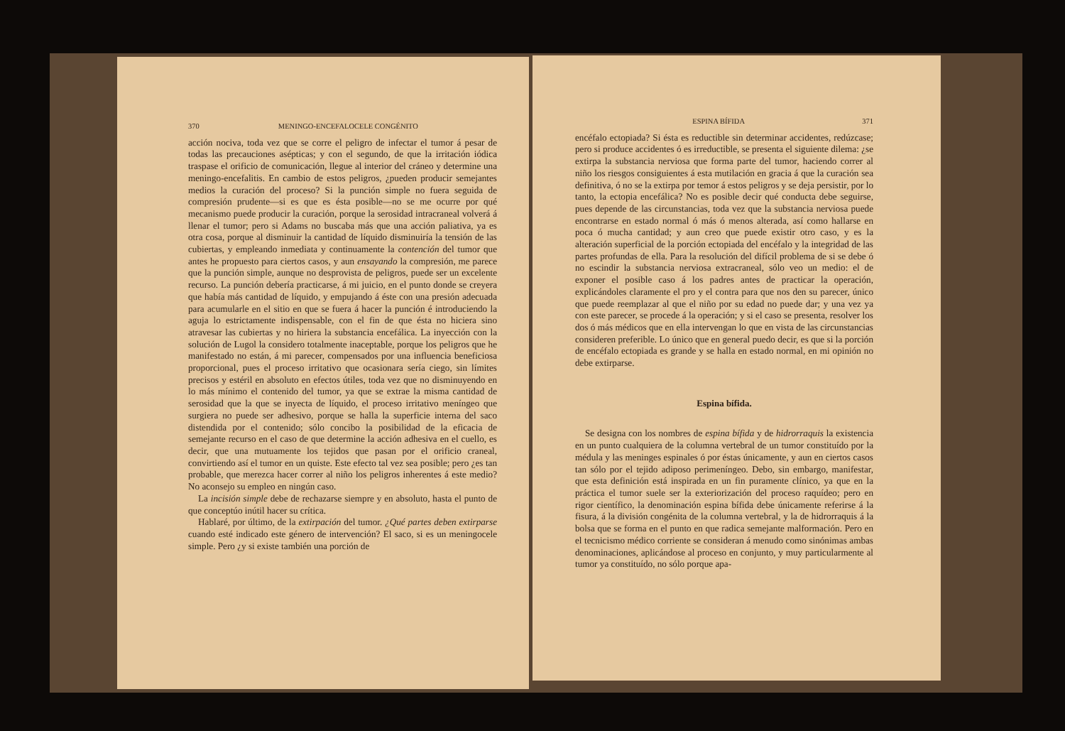370 MENINGO-ENCEFALOCELE CONGÉNITO
acción nociva, toda vez que se corre el peligro de infectar el tumor á pesar de todas las precauciones asépticas; y con el segundo, de que la irritación iódica traspase el orificio de comunicación, llegue al interior del cráneo y determine una meningo-encefalitis. En cambio de estos peligros, ¿pueden producir semejantes medios la curación del proceso? Si la punción simple no fuera seguida de compresión prudente—si es que es ésta posible—no se me ocurre por qué mecanismo puede producir la curación, porque la serosidad intracraneal volverá á llenar el tumor; pero si Adams no buscaba más que una acción paliativa, ya es otra cosa, porque al disminuir la cantidad de líquido disminuiría la tensión de las cubiertas, y empleando inmediata y continuamente la contención del tumor que antes he propuesto para ciertos casos, y aun ensayando la compresión, me parece que la punción simple, aunque no desprovista de peligros, puede ser un excelente recurso. La punción debería practicarse, á mi juicio, en el punto donde se creyera que había más cantidad de líquido, y empujando á éste con una presión adecuada para acumularle en el sitio en que se fuera á hacer la punción é introduciendo la aguja lo estrictamente indispensable, con el fin de que ésta no hiciera sino atravesar las cubiertas y no hiriera la substancia encefálica. La inyección con la solución de Lugol la considero totalmente inaceptable, porque los peligros que he manifestado no están, á mi parecer, compensados por una influencia beneficiosa proporcional, pues el proceso irritativo que ocasionara sería ciego, sin límites precisos y estéril en absoluto en efectos útiles, toda vez que no disminuyendo en lo más mínimo el contenido del tumor, ya que se extrae la misma cantidad de serosidad que la que se inyecta de líquido, el proceso irritativo meníngeo que surgiera no puede ser adhesivo, porque se halla la superficie interna del saco distendida por el contenido; sólo concibo la posibilidad de la eficacia de semejante recurso en el caso de que determine la acción adhesiva en el cuello, es decir, que una mutuamente los tejidos que pasan por el orificio craneal, convirtiendo así el tumor en un quiste. Este efecto tal vez sea posible; pero ¿es tan probable, que merezca hacer correr al niño los peligros inherentes á este medio? No aconsejo su empleo en ningún caso.
La incisión simple debe de rechazarse siempre y en absoluto, hasta el punto de que conceptúo inútil hacer su crítica.
Hablaré, por último, de la extirpación del tumor. ¿Qué partes deben extirparse cuando esté indicado este género de intervención? El saco, si es un meningocele simple. Pero ¿y si existe también una porción de
ESPINA BÍFIDA 371
encéfalo ectopiada? Si ésta es reductible sin determinar accidentes, redúzcase; pero si produce accidentes ó es irreductible, se presenta el siguiente dilema: ¿se extirpa la substancia nerviosa que forma parte del tumor, haciendo correr al niño los riesgos consiguientes á esta mutilación en gracia á que la curación sea definitiva, ó no se la extirpa por temor á estos peligros y se deja persistir, por lo tanto, la ectopia encefálica? No es posible decir qué conducta debe seguirse, pues depende de las circunstancias, toda vez que la substancia nerviosa puede encontrarse en estado normal ó más ó menos alterada, así como hallarse en poca ó mucha cantidad; y aun creo que puede existir otro caso, y es la alteración superficial de la porción ectopiada del encéfalo y la integridad de las partes profundas de ella. Para la resolución del difícil problema de si se debe ó no escindir la substancia nerviosa extracraneal, sólo veo un medio: el de exponer el posible caso á los padres antes de practicar la operación, explicándoles claramente el pro y el contra para que nos den su parecer, único que puede reemplazar al que el niño por su edad no puede dar; y una vez ya con este parecer, se procede á la operación; y si el caso se presenta, resolver los dos ó más médicos que en ella intervengan lo que en vista de las circunstancias consideren preferible. Lo único que en general puedo decir, es que si la porción de encéfalo ectopiada es grande y se halla en estado normal, en mi opinión no debe extirparse.
Espina bífida.
Se designa con los nombres de espina bífida y de hidrorraquis la existencia en un punto cualquiera de la columna vertebral de un tumor constituído por la médula y las meninges espinales ó por éstas únicamente, y aun en ciertos casos tan sólo por el tejido adiposo perimeníngeo. Debo, sin embargo, manifestar, que esta definición está inspirada en un fin puramente clínico, ya que en la práctica el tumor suele ser la exteriorización del proceso raquídeo; pero en rigor científico, la denominación espina bífida debe únicamente referirse á la fisura, á la división congénita de la columna vertebral, y la de hidrorraquis á la bolsa que se forma en el punto en que radica semejante malformación. Pero en el tecnicismo médico corriente se consideran á menudo como sinónimas ambas denominaciones, aplicándose al proceso en conjunto, y muy particularmente al tumor ya constituído, no sólo porque apa-